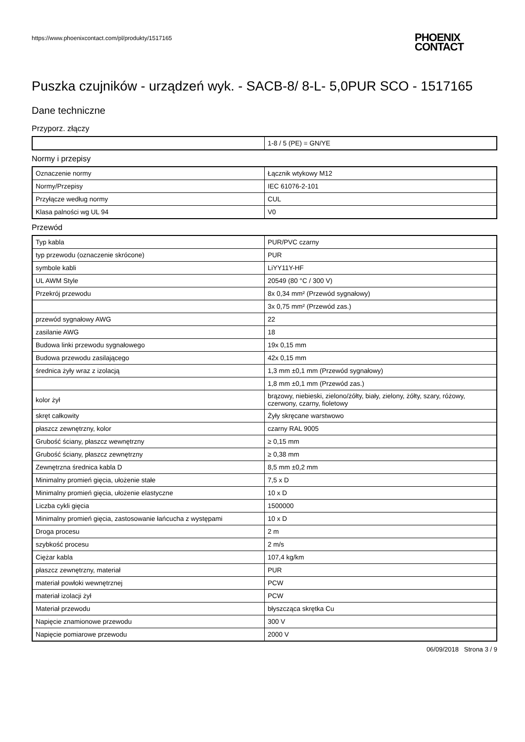https://www.phoenixcontact.com/pl/produkty/1517165
PHOENIX
CONTACT
Puszka czujników - urządzeń wyk. - SACB-8/ 8-L- 5,0PUR SCO - 1517165
Dane techniczne
Przyporz. złączy
| | 1-8 / 5 (PE) = GN/YE |
Normy i przepisy
| Oznaczenie normy | Łącznik wtykowy M12 |
| Normy/Przepisy | IEC 61076-2-101 |
| Przyłącze według normy | CUL |
| Klasa palności wg UL 94 | V0 |
Przewód
| Typ kabla | PUR/PVC czarny |
| typ przewodu (oznaczenie skrócone) | PUR |
| symbole kabli | LiYY11Y-HF |
| UL AWM Style | 20549 (80 °C / 300 V) |
| Przekrój przewodu | 8x 0,34 mm² (Przewód sygnałowy) |
| | 3x 0,75 mm² (Przewód zas.) |
| przewód sygnałowy AWG | 22 |
| zasilanie AWG | 18 |
| Budowa linki przewodu sygnałowego | 19x 0,15 mm |
| Budowa przewodu zasilającego | 42x 0,15 mm |
| średnica żyły wraz z izolacją | 1,3 mm ±0,1 mm (Przewód sygnałowy) |
| | 1,8 mm ±0,1 mm (Przewód zas.) |
| kolor żył | brązowy, niebieski, zielono/żółty, biały, zielony, żółty, szary, różowy, czerwony, czarny, fioletowy |
| skręt całkowity | Żyły skręcane warstwowo |
| płaszcz zewnętrzny, kolor | czarny RAL 9005 |
| Grubość ściany, płaszcz wewnętrzny | ≥ 0,15 mm |
| Grubość ściany, płaszcz zewnętrzny | ≥ 0,38 mm |
| Zewnętrzna średnica kabla D | 8,5 mm ±0,2 mm |
| Minimalny promień gięcia, ułożenie stałe | 7,5 x D |
| Minimalny promień gięcia, ułożenie elastyczne | 10 x D |
| Liczba cykli gięcia | 1500000 |
| Minimalny promień gięcia, zastosowanie łańcucha z występami | 10 x D |
| Droga procesu | 2 m |
| szybkość procesu | 2 m/s |
| Ciężar kabla | 107,4 kg/km |
| płaszcz zewnętrzny, materiał | PUR |
| materiał powłoki wewnętrznej | PCW |
| materiał izolacji żył | PCW |
| Materiał przewodu | błyszcząca skrętka Cu |
| Napięcie znamionowe przewodu | 300 V |
| Napięcie pomiarowe przewodu | 2000 V |
06/09/2018 Strona 3 / 9